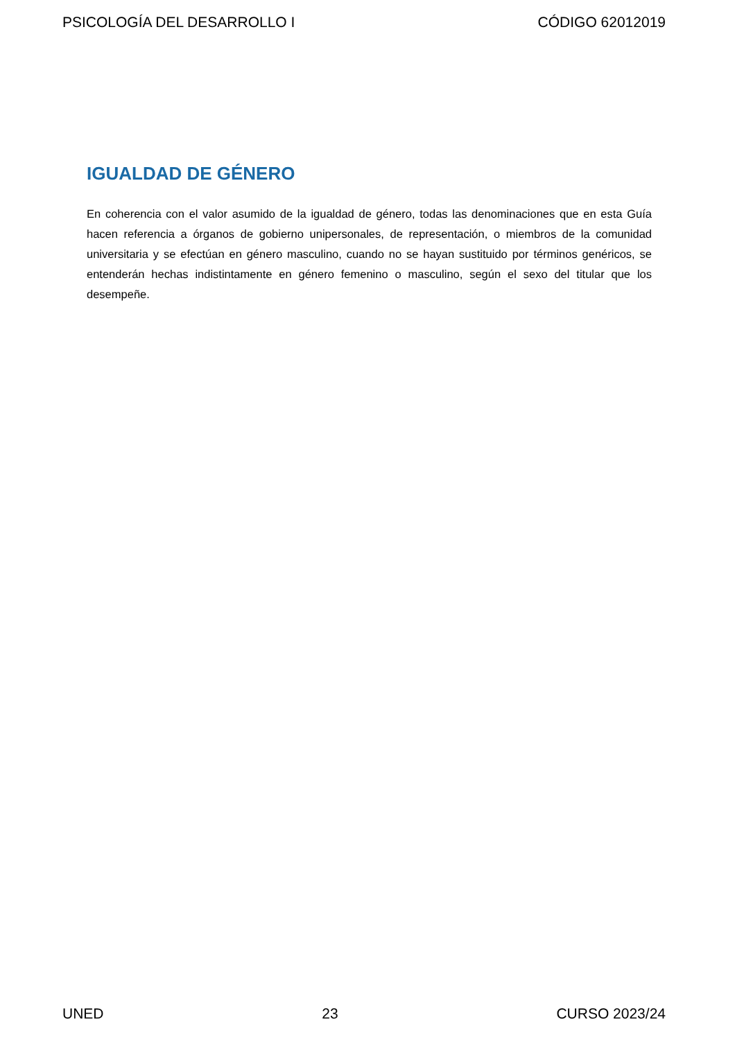PSICOLOGÍA DEL DESARROLLO I CÓDIGO 62012019
IGUALDAD DE GÉNERO
En coherencia con el valor asumido de la igualdad de género, todas las denominaciones que en esta Guía hacen referencia a órganos de gobierno unipersonales, de representación, o miembros de la comunidad universitaria y se efectúan en género masculino, cuando no se hayan sustituido por términos genéricos, se entenderán hechas indistintamente en género femenino o masculino, según el sexo del titular que los desempeñe.
UNED 23 CURSO 2023/24